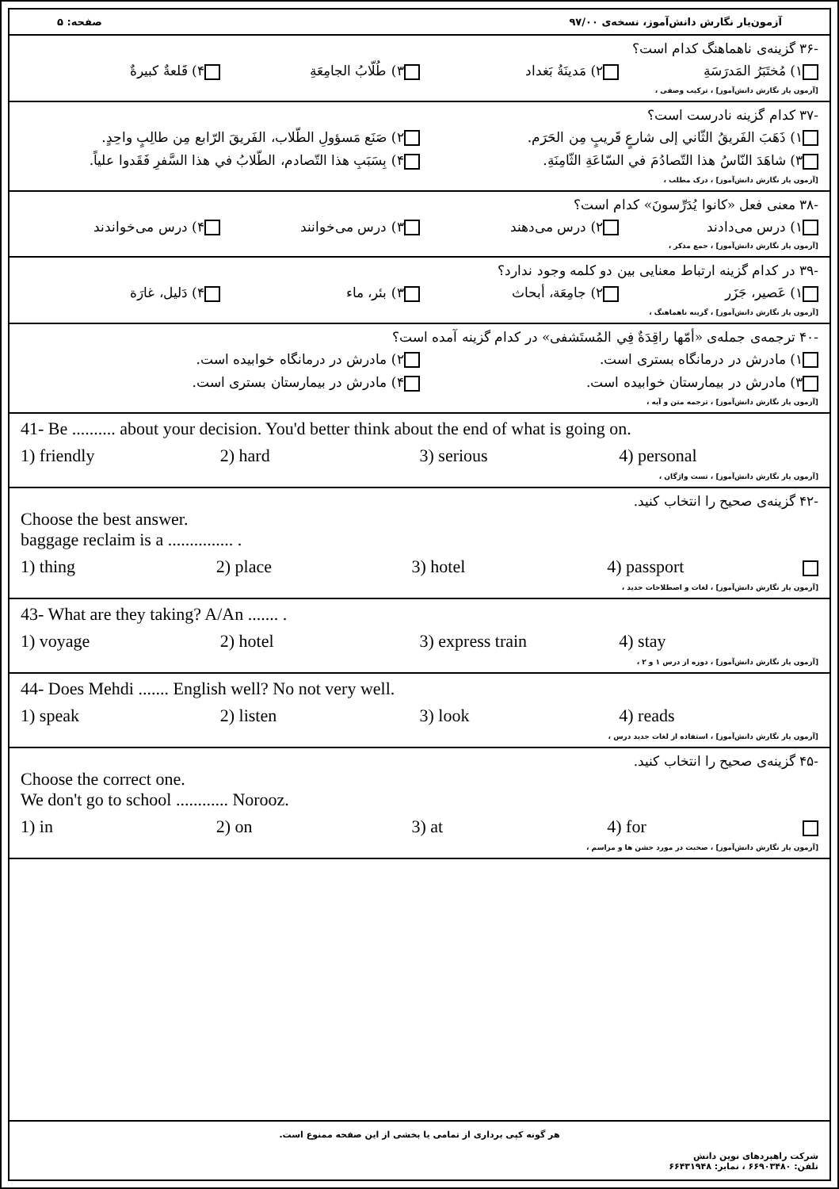آزمون‌یار نگارش دانش‌آموز، نسخه‌ی ۹۷/۰۰ صفحه: ۵
-۳۶ گزینه‌ی ناهماهنگ کدام است؟
۱) مُختَبَرُ المَدرَسَةِ ۲) مَدينَةُ بَغداد ۳) طُلّابُ الجامِعَةِ ۴) قَلعةٌ كبيرةٌ
[آزمون یار نگارش دانش‌آموز] ، ترکیب وصفی ،
-۳۷ کدام گزینه نادرست است؟
۱) ذَهَبَ الفَريقُ الثّاني إلى شارعٍ قَريبٍ مِن الحَرَم. ۲) صَنَع مَسؤولِ الطّلاب، الفَريقَ الرّابع مِن طالِبٍ واحِدٍ.
۳) شاهَدَ النّاسُ هذا التّصادُمَ في السّاعَةِ الثّامِنَةِ. ۴) بِسَبَبِ هذا التّصادم، الطّلابُ في هذا السَّفرِ فَقَدوا علياً.
[آزمون یار نگارش دانش‌آموز] ، درک مطلب ،
-۳۸ معنی فعل «کانوا يُدَرِّسونَ» کدام است؟
۱) درس می‌دادند ۲) درس می‌دهند ۳) درس می‌خوانند ۴) درس می‌خواندند
[آزمون یار نگارش دانش‌آموز] ، جمع مذکر ،
-۳۹ در کدام گزینه ارتباط معنایی بین دو کلمه وجود ندارد؟
۱) عَصير، جَزَر ۲) جامِعَة، أبحاث ۳) بئر، ماء ۴) دَليل، غارَة
[آزمون یار نگارش دانش‌آموز] ، گزینه ناهماهنگ ،
-۴۰ ترجمه‌ی جمله‌ی «أمّها راقِدَةٌ فِي المُستَشفى» در کدام گزینه آمده است؟
۱) مادرش در درمانگاه بستری است. ۲) مادرش در درمانگاه خوابیده است.
۳) مادرش در بیمارستان خوابیده است. ۴) مادرش در بیمارستان بستری است.
[آزمون یار نگارش دانش‌آموز] ، ترجمه متن و آیه ،
41- Be .......... about your decision. You'd better think about the end of what is going on.
1) friendly 2) hard 3) serious 4) personal
[آزمون یار نگارش دانش‌آموز] ، تست واژگان ،
-۴۲ گزینه‌ی صحیح را انتخاب کنید.
Choose the best answer.
baggage reclaim is a ............... .
1) thing 2) place 3) hotel 4) passport
[آزمون یار نگارش دانش‌آموز] ، لغات و اصطلاحات جدید ،
43- What are they taking? A/An ....... .
1) voyage 2) hotel 3) express train 4) stay
[آزمون یار نگارش دانش‌آموز] ، دوره از درس ۱ و ۲ ،
44- Does Mehdi ....... English well? No not very well.
1) speak 2) listen 3) look 4) reads
[آزمون یار نگارش دانش‌آموز] ، استفاده از لغات جدید درس ،
-۴۵ گزینه‌ی صحیح را انتخاب کنید.
Choose the correct one.
We don't go to school ............ Norooz.
1) in 2) on 3) at 4) for
[آزمون یار نگارش دانش‌آموز] ، صحبت در مورد جشن ها و مراسم ،
هر گونه کپی برداری از تمامی یا بخشی از این صفحه ممنوع است.
شرکت راهبردهای نوین دانش
تلفن: ۶۶۹۰۳۴۸۰ ، نمابر: ۶۶۴۳۱۹۴۸